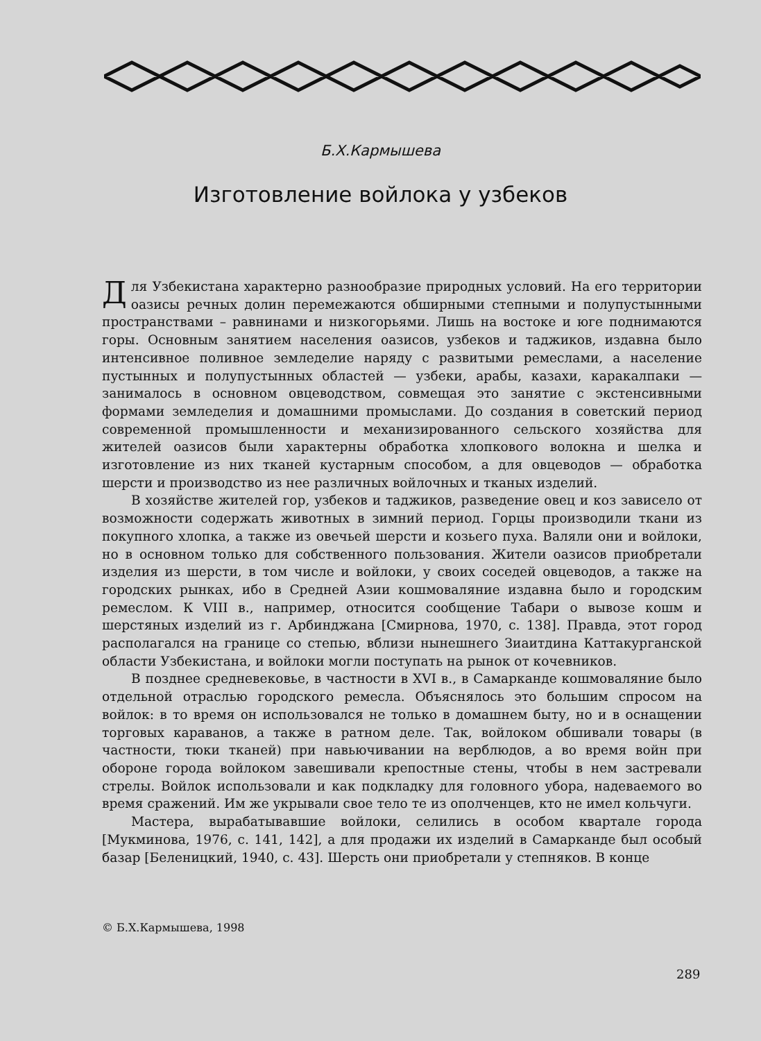Б.Х.Кармышева
Изготовление войлока у узбеков
Для Узбекистана характерно разнообразие природных условий. На его территории оазисы речных долин перемежаются обширными степными и полупустынными пространствами – равнинами и низкогорьями. Лишь на востоке и юге поднимаются горы. Основным занятием населения оазисов, узбеков и таджиков, издавна было интенсивное поливное земледелие наряду с развитыми ремеслами, а население пустынных и полупустынных областей — узбеки, арабы, казахи, каракалпаки — занималось в основном овцеводством, совмещая это занятие с экстенсивными формами земледелия и домашними промыслами. До создания в советский период современной промышленности и механизированного сельского хозяйства для жителей оазисов были характерны обработка хлопкового волокна и шелка и изготовление из них тканей кустарным способом, а для овцеводов — обработка шерсти и производство из нее различных войлочных и тканых изделий.
В хозяйстве жителей гор, узбеков и таджиков, разведение овец и коз зависело от возможности содержать животных в зимний период. Горцы производили ткани из покупного хлопка, а также из овечьей шерсти и козьего пуха. Валяли они и войлоки, но в основном только для собственного пользования. Жители оазисов приобретали изделия из шерсти, в том числе и войлоки, у своих соседей овцеводов, а также на городских рынках, ибо в Средней Азии кошмоваляние издавна было и городским ремеслом. К VIII в., например, относится сообщение Табари о вывозе кошм и шерстяных изделий из г. Арбинджана [Смирнова, 1970, с. 138]. Правда, этот город располагался на границе со степью, вблизи нынешнего Зиаитдина Каттакурганской области Узбекистана, и войлоки могли поступать на рынок от кочевников.
В позднее средневековье, в частности в XVI в., в Самарканде кошмоваляние было отдельной отраслью городского ремесла. Объяснялось это большим спросом на войлок: в то время он использовался не только в домашнем быту, но и в оснащении торговых караванов, а также в ратном деле. Так, войлоком обшивали товары (в частности, тюки тканей) при навьючивании на верблюдов, а во время войн при обороне города войлоком завешивали крепостные стены, чтобы в нем застревали стрелы. Войлок использовали и как подкладку для головного убора, надеваемого во время сражений. Им же укрывали свое тело те из ополченцев, кто не имел кольчуги.
Мастера, вырабатывавшие войлоки, селились в особом квартале города [Мукминова, 1976, с. 141, 142], а для продажи их изделий в Самарканде был особый базар [Беленицкий, 1940, с. 43]. Шерсть они приобретали у степняков. В конце
© Б.Х.Кармышева, 1998
289